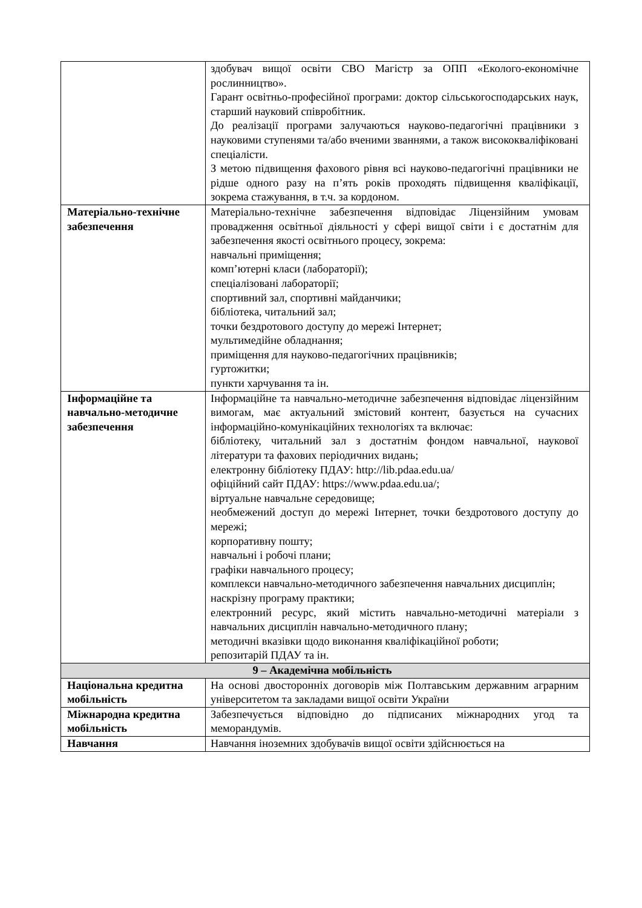| | здобувач вищої освіти СВО Магістр за ОПП «Еколого-економічне рослинництво». Гарант освітньо-професійної програми: доктор сільськогосподарських наук, старший науковий співробітник. До реалізації програми залучаються науково-педагогічні працівники з науковими ступенями та/або вченими званнями, а також висококваліфіковані спеціалісти. З метою підвищення фахового рівня всі науково-педагогічні працівники не рідше одного разу на п’ять років проходять підвищення кваліфікації, зокрема стажування, в т.ч. за кордоном. |
| Матеріально-технічне забезпечення | Матеріально-технічне забезпечення відповідає Ліцензійним умовам провадження освітньої діяльності у сфері вищої світи і є достатнім для забезпечення якості освітнього процесу, зокрема: навчальні приміщення; комп’ютерні класи (лабораторії); спеціалізовані лабораторії; спортивний зал, спортивні майданчики; бібліотека, читальний зал; точки бездротового доступу до мережі Інтернет; мультимедійне обладнання; приміщення для науково-педагогічних працівників; гуртожитки; пункти харчування та ін. |
| Інформаційне та навчально-методичне забезпечення | Інформаційне та навчально-методичне забезпечення відповідає ліцензійним вимогам, має актуальний змістовий контент, базується на сучасних інформаційно-комунікаційних технологіях та включає: бібліотеку, читальний зал з достатнім фондом навчальної, наукової літератури та фахових періодичних видань; електронну бібліотеку ПДАУ: http://lib.pdaa.edu.ua/ офіційний сайт ПДАУ: https://www.pdaa.edu.ua/; віртуальне навчальне середовище; необмежений доступ до мережі Інтернет, точки бездротового доступу до мережі; корпоративну пошту; навчальні і робочі плани; графіки навчального процесу; комплекси навчально-методичного забезпечення навчальних дисциплін; наскрізну програму практики; електронний ресурс, який містить навчально-методичні матеріали з навчальних дисциплін навчально-методичного плану; методичні вказівки щодо виконання кваліфікаційної роботи; репозитарій ПДАУ та ін. |
| 9 – Академічна мобільність | |
| Національна кредитна мобільність | На основі двосторонніх договорів між Полтавським державним аграрним університетом та закладами вищої освіти України |
| Міжнародна кредитна мобільність | Забезпечується відповідно до підписаних міжнародних угод та меморандумів. |
| Навчання | Навчання іноземних здобувачів вищої освіти здійснюється на |